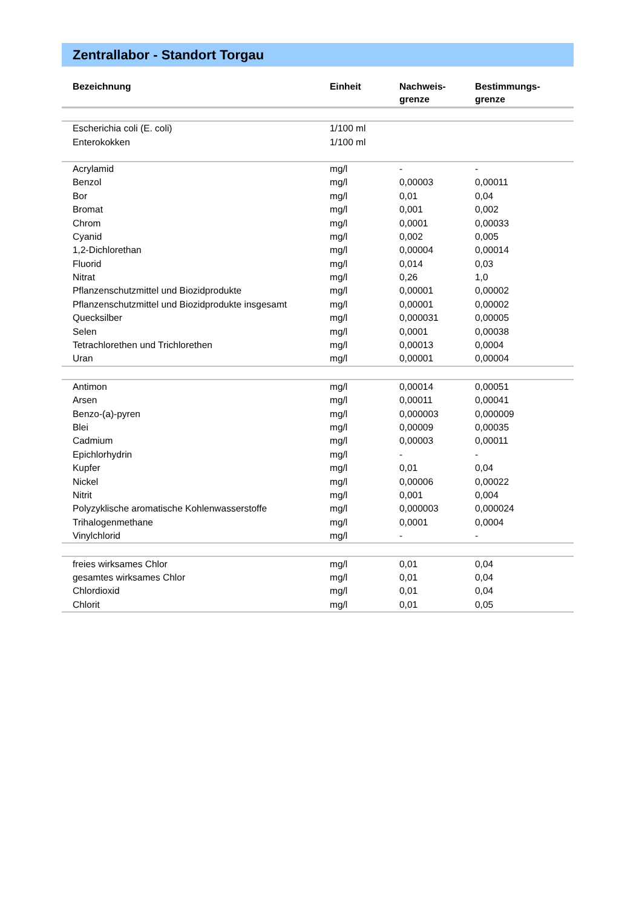Zentrallabor - Standort Torgau
| Bezeichnung | Einheit | Nachweis- grenze | Bestimmungs- grenze |
| --- | --- | --- | --- |
| Escherichia coli (E. coli) | 1/100 ml | | |
| Enterokokken | 1/100 ml | | |
| Acrylamid | mg/l | - | - |
| Benzol | mg/l | 0,00003 | 0,00011 |
| Bor | mg/l | 0,01 | 0,04 |
| Bromat | mg/l | 0,001 | 0,002 |
| Chrom | mg/l | 0,0001 | 0,00033 |
| Cyanid | mg/l | 0,002 | 0,005 |
| 1,2-Dichlorethan | mg/l | 0,00004 | 0,00014 |
| Fluorid | mg/l | 0,014 | 0,03 |
| Nitrat | mg/l | 0,26 | 1,0 |
| Pflanzenschutzmittel und Biozidprodukte | mg/l | 0,00001 | 0,00002 |
| Pflanzenschutzmittel und Biozidprodukte insgesamt | mg/l | 0,00001 | 0,00002 |
| Quecksilber | mg/l | 0,000031 | 0,00005 |
| Selen | mg/l | 0,0001 | 0,00038 |
| Tetrachlorethen und Trichlorethen | mg/l | 0,00013 | 0,0004 |
| Uran | mg/l | 0,00001 | 0,00004 |
| Antimon | mg/l | 0,00014 | 0,00051 |
| Arsen | mg/l | 0,00011 | 0,00041 |
| Benzo-(a)-pyren | mg/l | 0,000003 | 0,000009 |
| Blei | mg/l | 0,00009 | 0,00035 |
| Cadmium | mg/l | 0,00003 | 0,00011 |
| Epichlorhydrin | mg/l | - | - |
| Kupfer | mg/l | 0,01 | 0,04 |
| Nickel | mg/l | 0,00006 | 0,00022 |
| Nitrit | mg/l | 0,001 | 0,004 |
| Polyzyklische aromatische Kohlenwasserstoffe | mg/l | 0,000003 | 0,000024 |
| Trihalogenmethane | mg/l | 0,0001 | 0,0004 |
| Vinylchlorid | mg/l | - | - |
| freies wirksames Chlor | mg/l | 0,01 | 0,04 |
| gesamtes wirksames Chlor | mg/l | 0,01 | 0,04 |
| Chlordioxid | mg/l | 0,01 | 0,04 |
| Chlorit | mg/l | 0,01 | 0,05 |